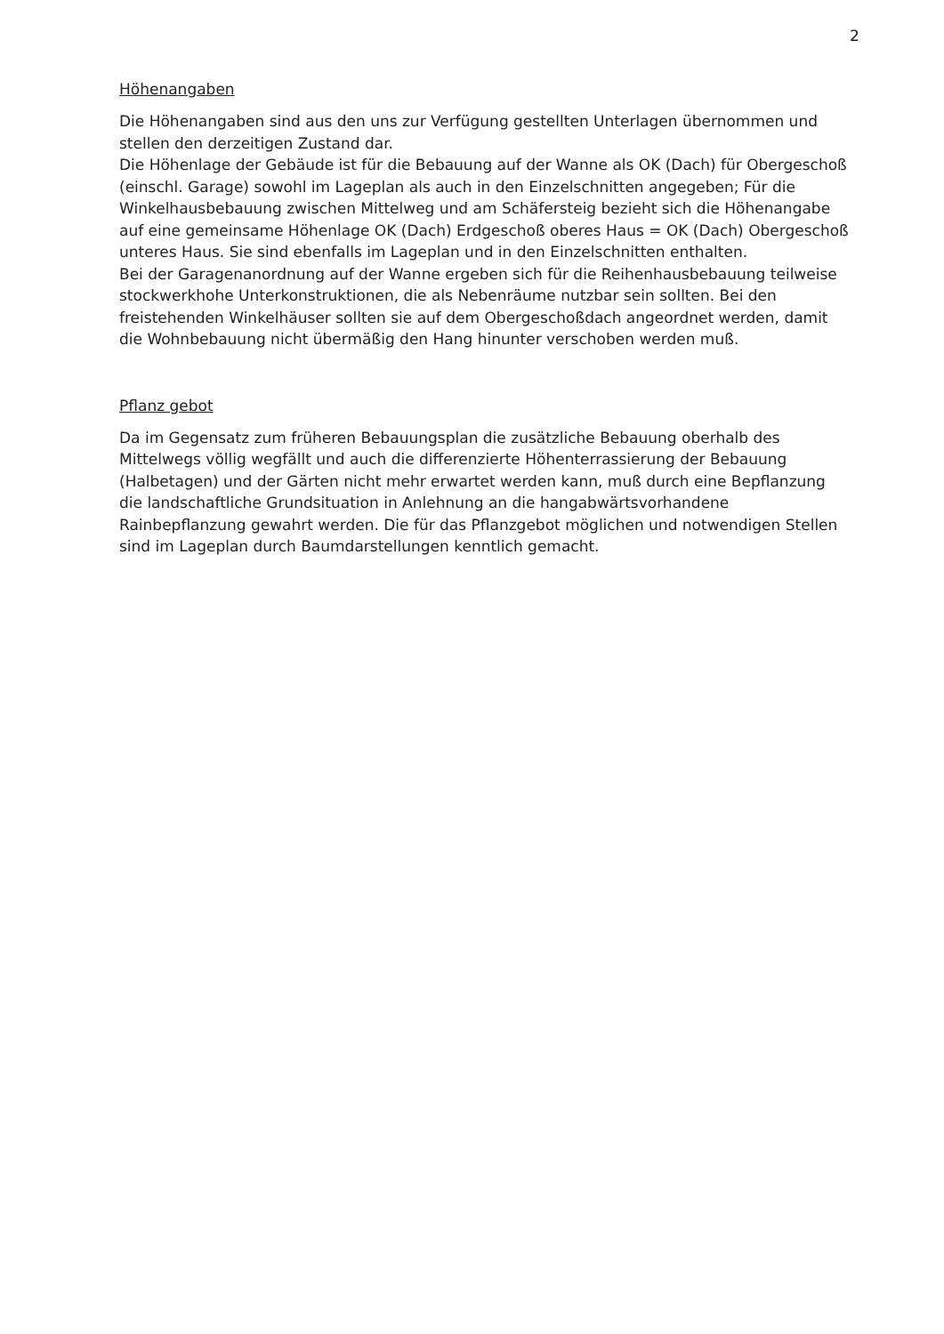2
Höhenangaben
Die Höhenangaben sind aus den uns zur Verfügung gestellten Unterlagen übernommen und stellen den derzeitigen Zustand dar.
Die Höhenlage der Gebäude ist für die Bebauung auf der Wanne als OK (Dach) für Obergeschoß (einschl. Garage) sowohl im Lageplan als auch in den Einzelschnitten angegeben; Für die Winkelhausbebauung zwischen Mittelweg und am Schäfersteig bezieht sich die Höhenangabe auf eine gemeinsame Höhenlage OK (Dach) Erdgeschoß oberes Haus = OK (Dach) Obergeschoß unteres Haus. Sie sind ebenfalls im Lageplan und in den Einzelschnitten enthalten.
Bei der Garagenanordnung auf der Wanne ergeben sich für die Reihenhausbebauung teilweise stockwerkhohe Unterkonstruktionen, die als Nebenräume nutzbar sein sollten. Bei den freistehenden Winkelhäuser sollten sie auf dem Obergeschoßdach angeordnet werden, damit die Wohnbebauung nicht übermäßig den Hang hinunter verschoben werden muß.
Pflanz gebot
Da im Gegensatz zum früheren Bebauungsplan die zusätzliche Bebauung oberhalb des Mittelwegs völlig wegfällt und auch die differenzierte Höhenterrassierung der Bebauung (Halbetagen) und der Gärten nicht mehr erwartet werden kann, muß durch eine Bepflanzung die landschaftliche Grundsituation in Anlehnung an die hangabwärtsvorhandene Rainbepflanzung gewahrt werden. Die für das Pflanzgebot möglichen und notwendigen Stellen sind im Lageplan durch Baumdarstellungen kenntlich gemacht.